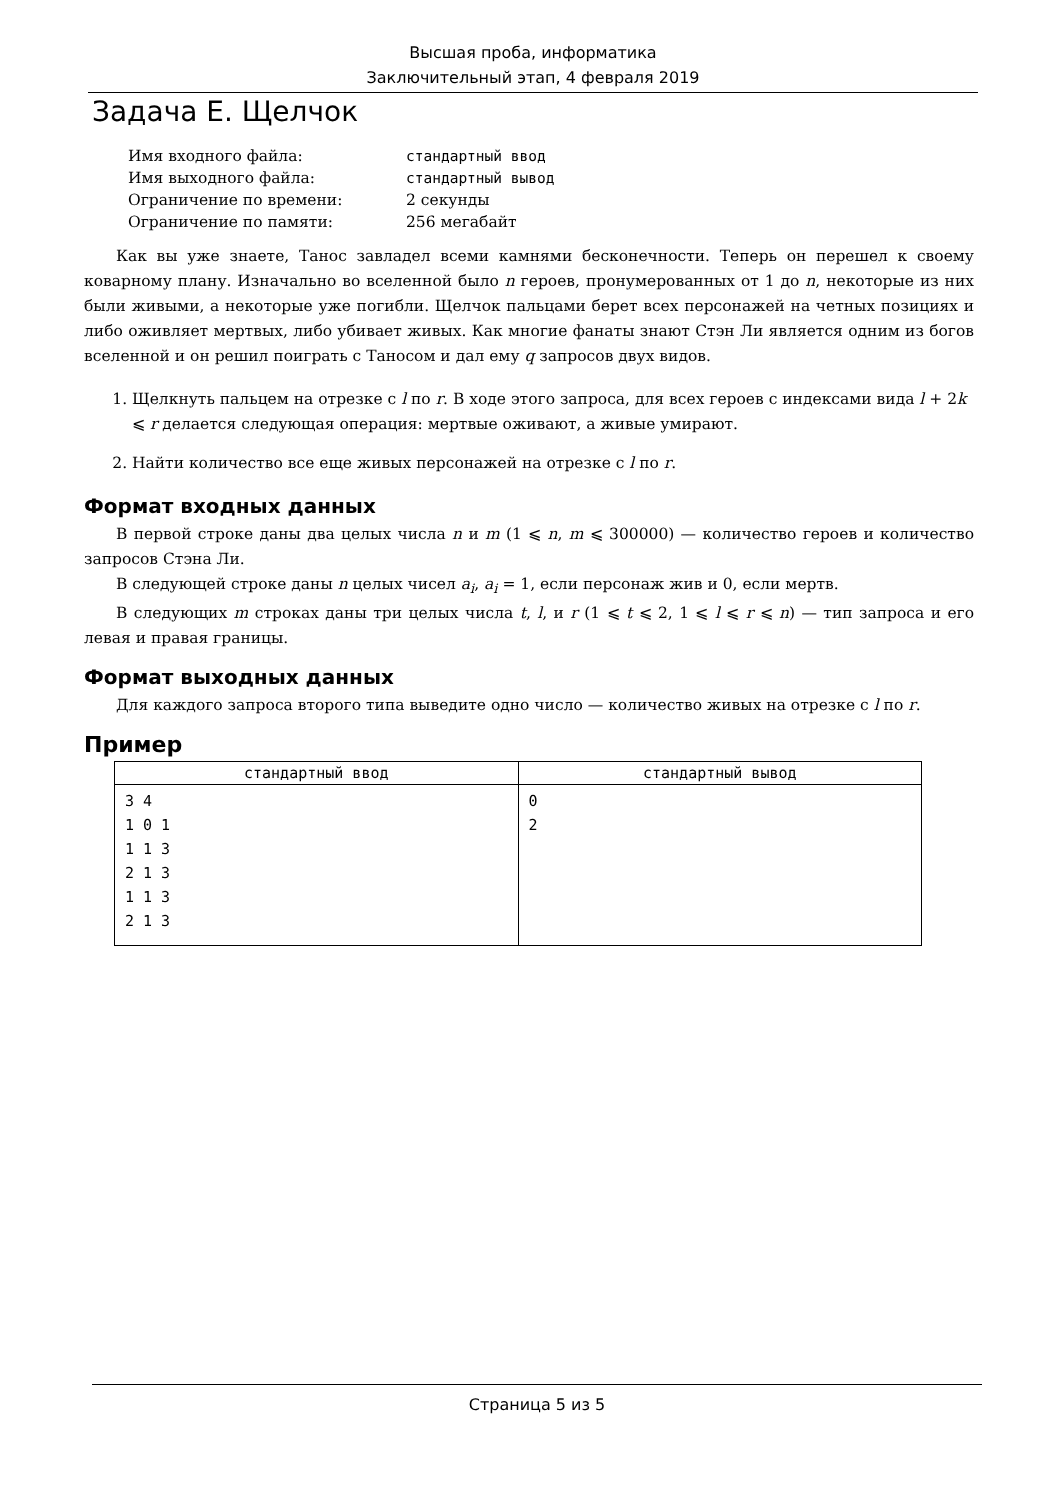Высшая проба, информатика
Заключительный этап, 4 февраля 2019
Задача E. Щелчок
| Имя входного файла: | стандартный ввод |
| Имя выходного файла: | стандартный вывод |
| Ограничение по времени: | 2 секунды |
| Ограничение по памяти: | 256 мегабайт |
Как вы уже знаете, Танос завладел всеми камнями бесконечности. Теперь он перешел к своему коварному плану. Изначально во вселенной было n героев, пронумерованных от 1 до n, некоторые из них были живыми, а некоторые уже погибли. Щелчок пальцами берет всех персонажей на четных позициях и либо оживляет мертвых, либо убивает живых. Как многие фанаты знают Стэн Ли является одним из богов вселенной и он решил поиграть с Таносом и дал ему q запросов двух видов.
1. Щелкнуть пальцем на отрезке с l по r. В ходе этого запроса, для всех героев с индексами вида l + 2k ⩽ r делается следующая операция: мертвые оживают, а живые умирают.
2. Найти количество все еще живых персонажей на отрезке с l по r.
Формат входных данных
В первой строке даны два целых числа n и m (1 ⩽ n, m ⩽ 300000) — количество героев и количество запросов Стэна Ли.
В следующей строке даны n целых чисел a<sub>i</sub>, a<sub>i</sub> = 1, если персонаж жив и 0, если мертв.
В следующих m строках даны три целых числа t, l, и r (1 ⩽ t ⩽ 2, 1 ⩽ l ⩽ r ⩽ n) — тип запроса и его левая и правая границы.
Формат выходных данных
Для каждого запроса второго типа выведите одно число — количество живых на отрезке с l по r.
Пример
| стандартный ввод | стандартный вывод |
| --- | --- |
| 3 4 1 0 1 1 1 3 2 1 3 1 1 3 2 1 3 | 0 2 |
Страница 5 из 5